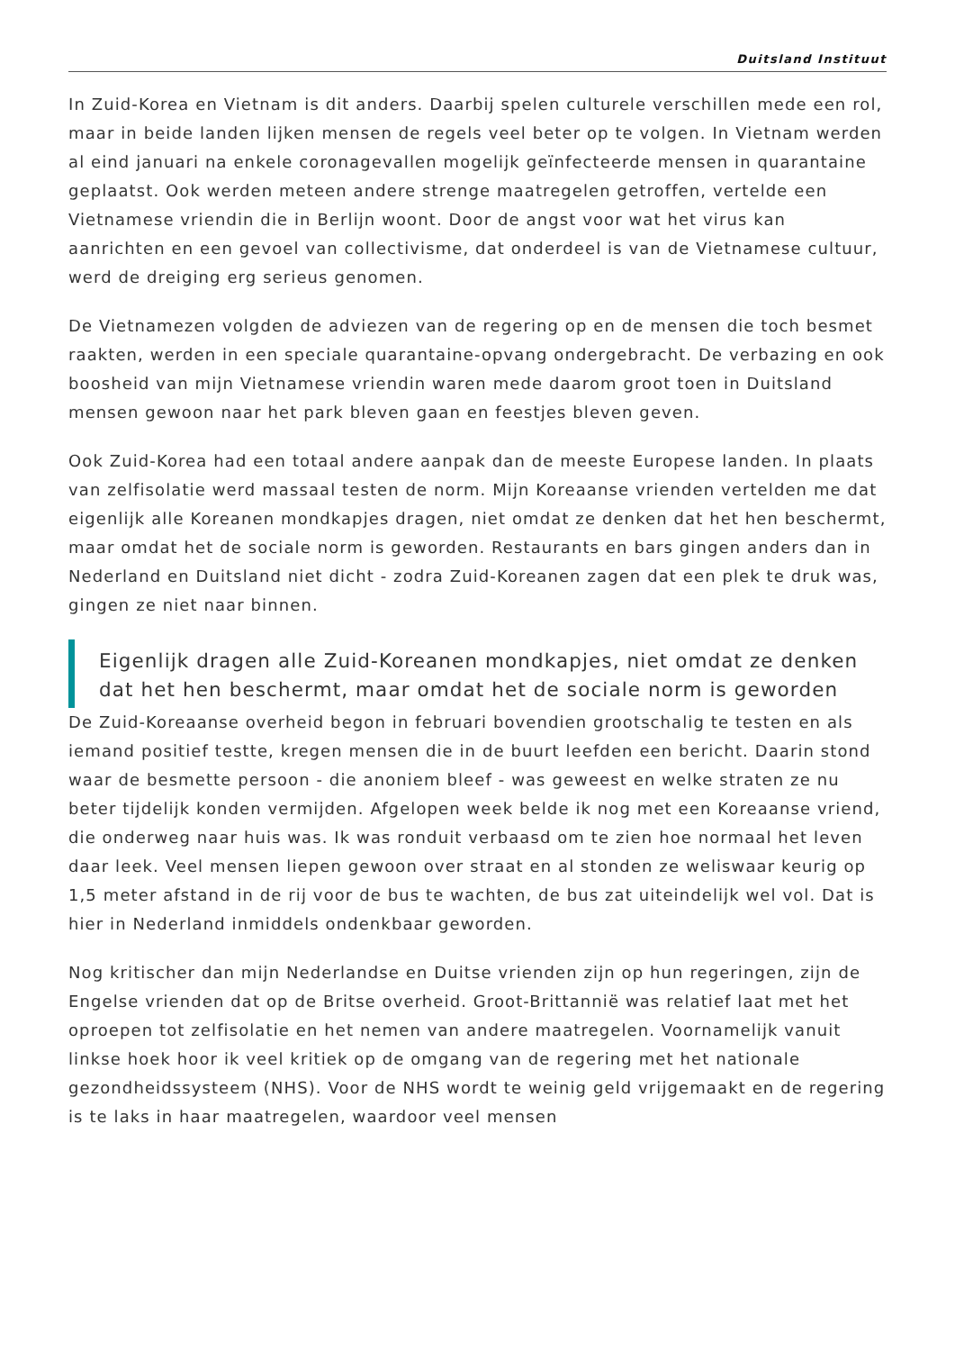Duitsland Instituut
In Zuid-Korea en Vietnam is dit anders. Daarbij spelen culturele verschillen mede een rol, maar in beide landen lijken mensen de regels veel beter op te volgen. In Vietnam werden al eind januari na enkele coronagevallen mogelijk geïnfecteerde mensen in quarantaine geplaatst. Ook werden meteen andere strenge maatregelen getroffen, vertelde een Vietnamese vriendin die in Berlijn woont. Door de angst voor wat het virus kan aanrichten en een gevoel van collectivisme, dat onderdeel is van de Vietnamese cultuur, werd de dreiging erg serieus genomen.
De Vietnamezen volgden de adviezen van de regering op en de mensen die toch besmet raakten, werden in een speciale quarantaine-opvang ondergebracht. De verbazing en ook boosheid van mijn Vietnamese vriendin waren mede daarom groot toen in Duitsland mensen gewoon naar het park bleven gaan en feestjes bleven geven.
Ook Zuid-Korea had een totaal andere aanpak dan de meeste Europese landen. In plaats van zelfisolatie werd massaal testen de norm. Mijn Koreaanse vrienden vertelden me dat eigenlijk alle Koreanen mondkapjes dragen, niet omdat ze denken dat het hen beschermt, maar omdat het de sociale norm is geworden. Restaurants en bars gingen anders dan in Nederland en Duitsland niet dicht - zodra Zuid-Koreanen zagen dat een plek te druk was, gingen ze niet naar binnen.
Eigenlijk dragen alle Zuid-Koreanen mondkapjes, niet omdat ze denken dat het hen beschermt, maar omdat het de sociale norm is geworden
De Zuid-Koreaanse overheid begon in februari bovendien grootschalig te testen en als iemand positief testte, kregen mensen die in de buurt leefden een bericht. Daarin stond waar de besmette persoon - die anoniem bleef - was geweest en welke straten ze nu beter tijdelijk konden vermijden. Afgelopen week belde ik nog met een Koreaanse vriend, die onderweg naar huis was. Ik was ronduit verbaasd om te zien hoe normaal het leven daar leek. Veel mensen liepen gewoon over straat en al stonden ze weliswaar keurig op 1,5 meter afstand in de rij voor de bus te wachten, de bus zat uiteindelijk wel vol. Dat is hier in Nederland inmiddels ondenkbaar geworden.
Nog kritischer dan mijn Nederlandse en Duitse vrienden zijn op hun regeringen, zijn de Engelse vrienden dat op de Britse overheid. Groot-Brittannië was relatief laat met het oproepen tot zelfisolatie en het nemen van andere maatregelen. Voornamelijk vanuit linkse hoek hoor ik veel kritiek op de omgang van de regering met het nationale gezondheidssysteem (NHS). Voor de NHS wordt te weinig geld vrijgemaakt en de regering is te laks in haar maatregelen, waardoor veel mensen